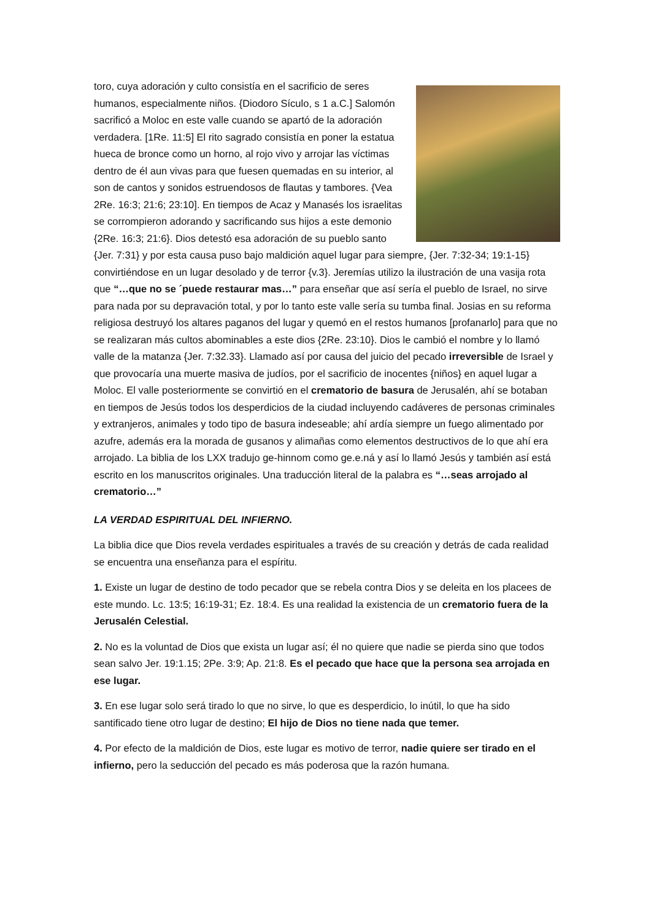toro, cuya adoración y culto consistía en el sacrificio de seres humanos, especialmente niños. {Diodoro Sículo, s 1 a.C.] Salomón sacrificó a Moloc en este valle cuando se apartó de la adoración verdadera. [1Re. 11:5] El rito sagrado consistía en poner la estatua hueca de bronce como un horno, al rojo vivo y arrojar las víctimas dentro de él aun vivas para que fuesen quemadas en su interior, al son de cantos y sonidos estruendosos de flautas y tambores. {Vea 2Re. 16:3; 21:6; 23:10]. En tiempos de Acaz y Manasés los israelitas se corrompieron adorando y sacrificando sus hijos a este demonio {2Re. 16:3; 21:6}. Dios detestó esa adoración de su pueblo santo {Jer. 7:31} y por esta causa puso bajo maldición aquel lugar para siempre, {Jer. 7:32-34; 19:1-15} convirtiéndose en un lugar desolado y de terror {v.3}. Jeremías utilizo la ilustración de una vasija rota que “…que no se ´puede restaurar mas…” para enseñar que así sería el pueblo de Israel, no sirve para nada por su depravación total, y por lo tanto este valle sería su tumba final. Josias en su reforma religiosa destruyó los altares paganos del lugar y quemó en el restos humanos [profanarlo] para que no se realizaran más cultos abominables a este dios {2Re. 23:10}. Dios le cambió el nombre y lo llamó valle de la matanza {Jer. 7:32.33}. Llamado así por causa del juicio del pecado irreversible de Israel y que provocaría una muerte masiva de judíos, por el sacrificio de inocentes {niños} en aquel lugar a Moloc. El valle posteriormente se convirtió en el crematorio de basura de Jerusalén, ahí se botaban en tiempos de Jesús todos los desperdicios de la ciudad incluyendo cadáveres de personas criminales y extranjeros, animales y todo tipo de basura indeseable; ahí ardía siempre un fuego alimentado por azufre, además era la morada de gusanos y alimañas como elementos destructivos de lo que ahí era arrojado. La biblia de los LXX tradujo ge-hinnom como ge.e.ná y así lo llamó Jesús y también así está escrito en los manuscritos originales. Una traducción literal de la palabra es “…seas arrojado al crematorio…”
LA VERDAD ESPIRITUAL DEL INFIERNO.
La biblia dice que Dios revela verdades espirituales a través de su creación y detrás de cada realidad se encuentra una enseñanza para el espíritu.
1. Existe un lugar de destino de todo pecador que se rebela contra Dios y se deleita en los placees de este mundo. Lc. 13:5; 16:19-31; Ez. 18:4. Es una realidad la existencia de un crematorio fuera de la Jerusalén Celestial.
2. No es la voluntad de Dios que exista un lugar así; él no quiere que nadie se pierda sino que todos sean salvo Jer. 19:1.15; 2Pe. 3:9; Ap. 21:8. Es el pecado que hace que la persona sea arrojada en ese lugar.
3. En ese lugar solo será tirado lo que no sirve, lo que es desperdicio, lo inútil, lo que ha sido santificado tiene otro lugar de destino; El hijo de Dios no tiene nada que temer.
4. Por efecto de la maldición de Dios, este lugar es motivo de terror, nadie quiere ser tirado en el infierno, pero la seducción del pecado es más poderosa que la razón humana.